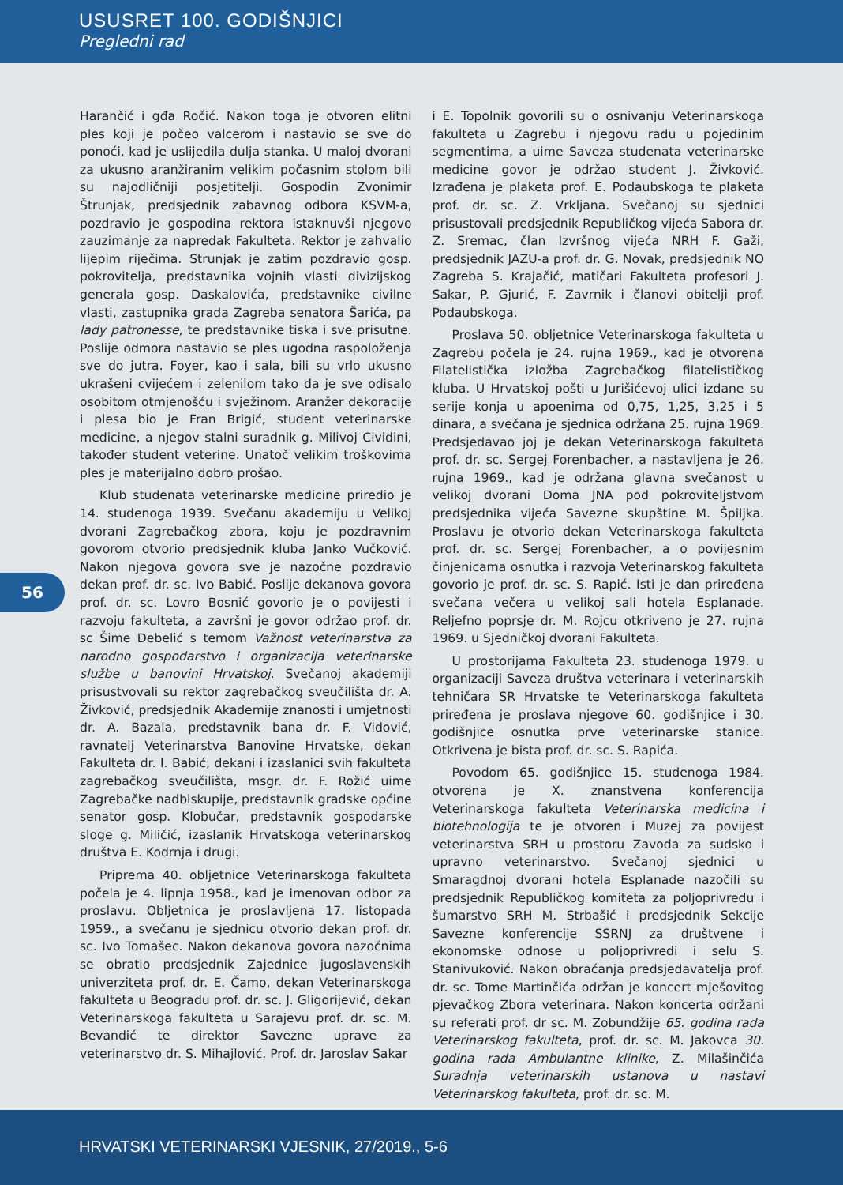USUSRET 100. GODIŠNJICI
Pregledni rad
56
Harančić i gđa Ročić. Nakon toga je otvoren elitni ples koji je počeo valcerom i nastavio se sve do ponoći, kad je uslijedila dulja stanka. U maloj dvorani za ukusno aranžiranim velikim počasnim stolom bili su najodličniji posjetitelji. Gospodin Zvonimir Štrunjak, predsjednik zabavnog odbora KSVM-a, pozdravio je gospodina rektora istaknuvši njegovo zauzimanje za napredak Fakulteta. Rektor je zahvalio lijepim riječima. Strunjak je zatim pozdravio gosp. pokrovitelja, predstavnika vojnih vlasti divizijskog generala gosp. Daskalovića, predstavnike civilne vlasti, zastupnika grada Zagreba senatora Šarića, pa lady patronesse, te predstavnike tiska i sve prisutne. Poslije odmora nastavio se ples ugodna raspoloženja sve do jutra. Foyer, kao i sala, bili su vrlo ukusno ukrašeni cvijećem i zelenilom tako da je sve odisalo osobitom otmjenošću i svježinom. Aranžer dekoracije i plesa bio je Fran Brigić, student veterinarske medicine, a njegov stalni suradnik g. Milivoj Cividini, također student veterine. Unatoč velikim troškovima ples je materijalno dobro prošao.
Klub studenata veterinarske medicine priredio je 14. studenoga 1939. Svečanu akademiju u Velikoj dvorani Zagrebačkog zbora, koju je pozdravnim govorom otvorio predsjednik kluba Janko Vučković. Nakon njegova govora sve je nazočne pozdravio dekan prof. dr. sc. Ivo Babić. Poslije dekanova govora prof. dr. sc. Lovro Bosnić govorio je o povijesti i razvoju fakulteta, a završni je govor održao prof. dr. sc Šime Debelić s temom Važnost veterinarstva za narodno gospodarstvo i organizacija veterinarske službe u banovini Hrvatskoj. Svečanoj akademiji prisustvovali su rektor zagrebačkog sveučilišta dr. A. Živković, predsjednik Akademije znanosti i umjetnosti dr. A. Bazala, predstavnik bana dr. F. Vidović, ravnatelj Veterinarstva Banovine Hrvatske, dekan Fakulteta dr. I. Babić, dekani i izaslanici svih fakulteta zagrebačkog sveučilišta, msgr. dr. F. Rožić uime Zagrebačke nadbiskupije, predstavnik gradske općine senator gosp. Klobučar, predstavnik gospodarske sloge g. Miličić, izaslanik Hrvatskoga veterinarskog društva E. Kodrnja i drugi.
Priprema 40. obljetnice Veterinarskoga fakulteta počela je 4. lipnja 1958., kad je imenovan odbor za proslavu. Obljetnica je proslavljena 17. listopada 1959., a svečanu je sjednicu otvorio dekan prof. dr. sc. Ivo Tomašec. Nakon dekanova govora nazočnima se obratio predsjednik Zajednice jugoslavenskih univerziteta prof. dr. E. Čamo, dekan Veterinarskoga fakulteta u Beogradu prof. dr. sc. J. Gligorijević, dekan Veterinarskoga fakulteta u Sarajevu prof. dr. sc. M. Bevandić te direktor Savezne uprave za veterinarstvo dr. S. Mihajlović. Prof. dr. Jaroslav Sakar
i E. Topolnik govorili su o osnivanju Veterinarskoga fakulteta u Zagrebu i njegovu radu u pojedinim segmentima, a uime Saveza studenata veterinarske medicine govor je održao student J. Živković. Izrađena je plaketa prof. E. Podaubskoga te plaketa prof. dr. sc. Z. Vrkljana. Svečanoj su sjednici prisustovali predsjednik Republičkog vijeća Sabora dr. Z. Sremac, član Izvršnog vijeća NRH F. Gaži, predsjednik JAZU-a prof. dr. G. Novak, predsjednik NO Zagreba S. Krajačić, matičari Fakulteta profesori J. Sakar, P. Gjurić, F. Zavrnik i članovi obitelji prof. Podaubskoga.
Proslava 50. obljetnice Veterinarskoga fakulteta u Zagrebu počela je 24. rujna 1969., kad je otvorena Filatelistička izložba Zagrebačkog filatelističkog kluba. U Hrvatskoj pošti u Jurišićevoj ulici izdane su serije konja u apoenima od 0,75, 1,25, 3,25 i 5 dinara, a svečana je sjednica održana 25. rujna 1969. Predsjedavao joj je dekan Veterinarskoga fakulteta prof. dr. sc. Sergej Forenbacher, a nastavljena je 26. rujna 1969., kad je održana glavna svečanost u velikoj dvorani Doma JNA pod pokroviteljstvom predsjednika vijeća Savezne skupštine M. Špiljka. Proslavu je otvorio dekan Veterinarskoga fakulteta prof. dr. sc. Sergej Forenbacher, a o povijesnim činjenicama osnutka i razvoja Veterinarskog fakulteta govorio je prof. dr. sc. S. Rapić. Isti je dan priređena svečana večera u velikoj sali hotela Esplanade. Reljefno poprsje dr. M. Rojcu otkriveno je 27. rujna 1969. u Sjedničkoj dvorani Fakulteta.
U prostorijama Fakulteta 23. studenoga 1979. u organizaciji Saveza društva veterinara i veterinarskih tehničara SR Hrvatske te Veterinarskoga fakulteta priređena je proslava njegove 60. godišnjice i 30. godišnjice osnutka prve veterinarske stanice. Otkrivena je bista prof. dr. sc. S. Rapića.
Povodom 65. godišnjice 15. studenoga 1984. otvorena je X. znanstvena konferencija Veterinarskoga fakulteta Veterinarska medicina i biotehnologija te je otvoren i Muzej za povijest veterinarstva SRH u prostoru Zavoda za sudsko i upravno veterinarstvo. Svečanoj sjednici u Smaragdnoj dvorani hotela Esplanade nazočili su predsjednik Republičkog komiteta za poljoprivredu i šumarstvo SRH M. Strbašić i predsjednik Sekcije Savezne konferencije SSRNJ za društvene i ekonomske odnose u poljoprivredi i selu S. Stanivuković. Nakon obraćanja predsjedavatelja prof. dr. sc. Tome Martinčića održan je koncert mješovitog pjevačkog Zbora veterinara. Nakon koncerta održani su referati prof. dr sc. M. Zobundžije 65. godina rada Veterinarskog fakulteta, prof. dr. sc. M. Jakovca 30. godina rada Ambulantne klinike, Z. Milašinčića Suradnja veterinarskih ustanova u nastavi Veterinarskog fakulteta, prof. dr. sc. M.
HRVATSKI VETERINARSKI VJESNIK, 27/2019., 5-6